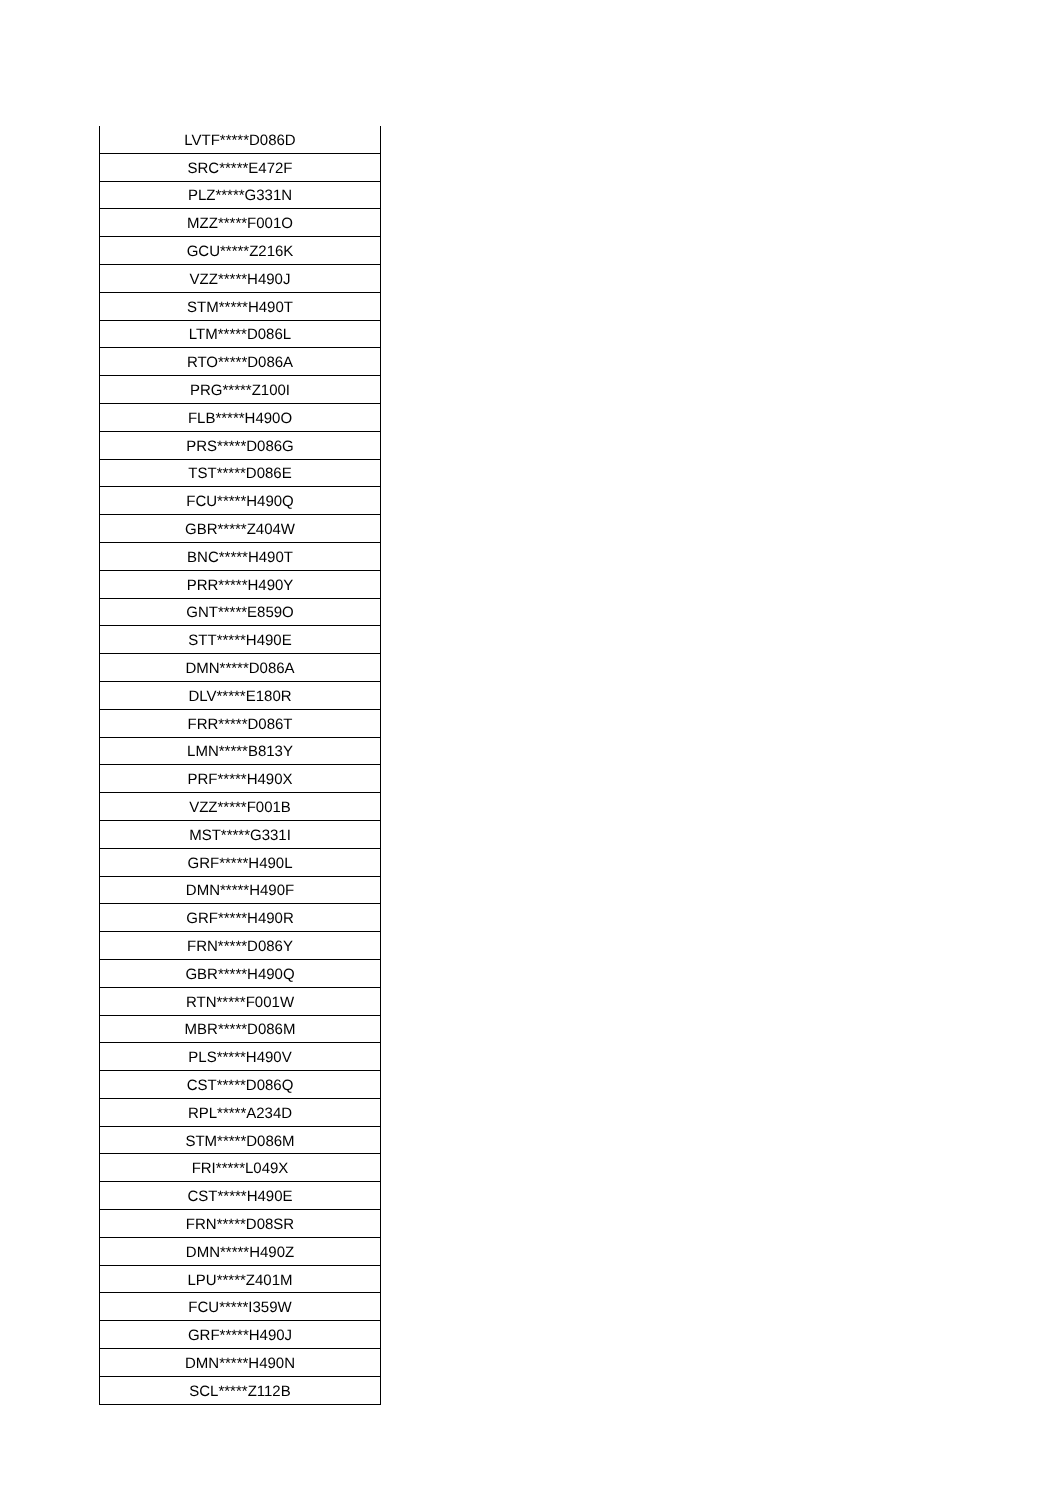| LVTF*****D086D |
| SRC*****E472F |
| PLZ*****G331N |
| MZZ*****F001O |
| GCU*****Z216K |
| VZZ*****H490J |
| STM*****H490T |
| LTM*****D086L |
| RTO*****D086A |
| PRG*****Z100I |
| FLB*****H490O |
| PRS*****D086G |
| TST*****D086E |
| FCU*****H490Q |
| GBR*****Z404W |
| BNC*****H490T |
| PRR*****H490Y |
| GNT*****E859O |
| STT*****H490E |
| DMN*****D086A |
| DLV*****E180R |
| FRR*****D086T |
| LMN*****B813Y |
| PRF*****H490X |
| VZZ*****F001B |
| MST*****G331I |
| GRF*****H490L |
| DMN*****H490F |
| GRF*****H490R |
| FRN*****D086Y |
| GBR*****H490Q |
| RTN*****F001W |
| MBR*****D086M |
| PLS*****H490V |
| CST*****D086Q |
| RPL*****A234D |
| STM*****D086M |
| FRI*****L049X |
| CST*****H490E |
| FRN*****D08SR |
| DMN*****H490Z |
| LPU*****Z401M |
| FCU*****I359W |
| GRF*****H490J |
| DMN*****H490N |
| SCL*****Z112B |